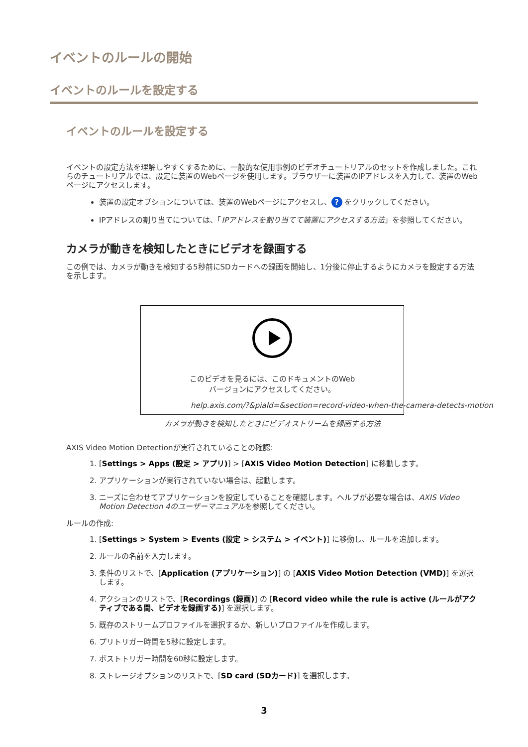イベントのルールの開始
イベントのルールを設定する
イベントのルールを設定する
イベントの設定方法を理解しやすくするために、一般的な使用事例のビデオチュートリアルのセットを作成しました。これらのチュートリアルでは、設定に装置のWebページを使用します。ブラウザーに装置のIPアドレスを入力して、装置のWebページにアクセスします。
装置の設定オプションについては、装置のWebページにアクセスし、? をクリックしてください。
IPアドレスの割り当てについては、「IPアドレスを割り当てて装置にアクセスする方法」を参照してください。
カメラが動きを検知したときにビデオを録画する
この例では、カメラが動きを検知する5秒前にSDカードへの録画を開始し、1分後に停止するようにカメラを設定する方法を示します。
このビデオを見るには、このドキュメントのWeb
バージョンにアクセスしてください。
help.axis.com/?&piaId=&section=record-video-when-the-camera-detects-motion
カメラが動きを検知したときにビデオストリームを録画する方法
AXIS Video Motion Detectionが実行されていることの確認:
1. [Settings > Apps (設定 > アプリ)] > [AXIS Video Motion Detection] に移動します。
2. アプリケーションが実行されていない場合は、起動します。
3. ニーズに合わせてアプリケーションを設定していることを確認します。ヘルプが必要な場合は、AXIS Video Motion Detection 4のユーザーマニュアルを参照してください。
ルールの作成:
1. [Settings > System > Events (設定 > システム > イベント)] に移動し、ルールを追加します。
2. ルールの名前を入力します。
3. 条件のリストで、[Application (アプリケーション)] の [AXIS Video Motion Detection (VMD)] を選択します。
4. アクションのリストで、[Recordings (録画)] の [Record video while the rule is active (ルールがアクティブである間、ビデオを録画する)] を選択します。
5. 既存のストリームプロファイルを選択するか、新しいプロファイルを作成します。
6. プリトリガー時間を5秒に設定します。
7. ポストトリガー時間を60秒に設定します。
8. ストレージオプションのリストで、[SD card (SDカード)] を選択します。
3